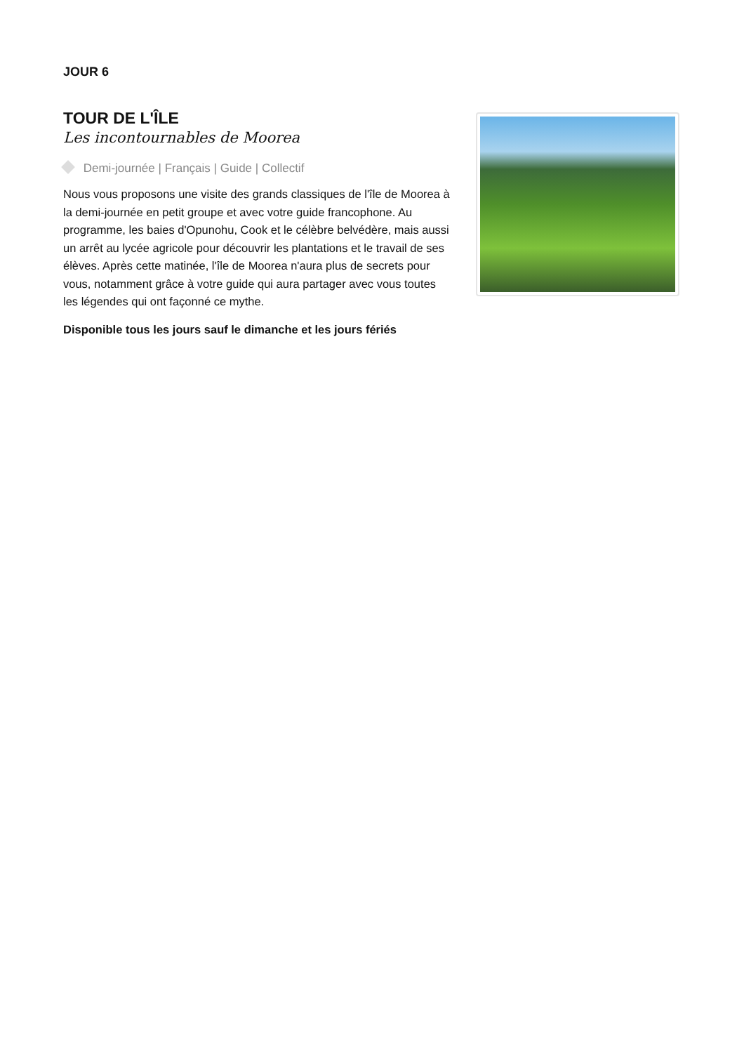JOUR 6
TOUR DE L'ÎLE
Les incontournables de Moorea
Demi-journée | Français | Guide | Collectif
Nous vous proposons une visite des grands classiques de l'île de Moorea à la demi-journée en petit groupe et avec votre guide francophone. Au programme, les baies d'Opunohu, Cook et le célèbre belvédère, mais aussi un arrêt au lycée agricole pour découvrir les plantations et le travail de ses élèves. Après cette matinée, l'île de Moorea n'aura plus de secrets pour vous, notamment grâce à votre guide qui aura partager avec vous toutes les légendes qui ont façonné ce mythe.
Disponible tous les jours sauf le dimanche et les jours fériés